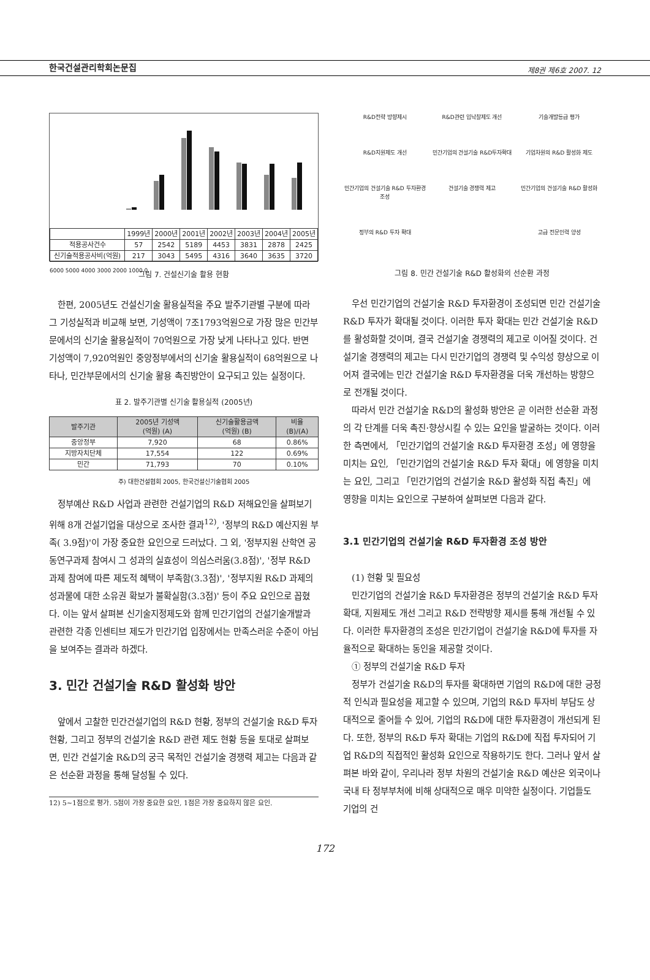한국건설관리학회논문집 제8권 제6호 2007. 12
| | 1999년 | 2000년 | 2001년 | 2002년 | 2003년 | 2004년 | 2005년 |
| 적용공사건수 | 57 | 2542 | 5189 | 4453 | 3831 | 2878 | 2425 |
| 신기술적용공사비(억원) | 217 | 3043 | 5495 | 4316 | 3640 | 3635 | 3720 |
6000 5000 4000 3000 2000 1000 0
그림 7. 건설신기술 활용 현황
한편, 2005년도 건설신기술 활용실적을 주요 발주기관별 구분에 따라 그 기성실적과 비교해 보면, 기성액이 7조1793억원으로 가장 많은 민간부문에서의 신기술 활용실적이 70억원으로 가장 낮게 나타나고 있다. 반면 기성액이 7,920억원인 중앙정부에서의 신기술 활용실적이 68억원으로 나타나, 민간부문에서의 신기술 활용 촉진방안이 요구되고 있는 실정이다.
표 2. 발주기관별 신기술 활용실적 (2005년)
| 발주기관 | 2005년 기성액 (억원) (A) | 신기술활용금액 (억원) (B) | 비율 (B)/(A) |
| --- | --- | --- | --- |
| 중앙정부 | 7,920 | 68 | 0.86% |
| 지방자치단체 | 17,554 | 122 | 0.69% |
| 민간 | 71,793 | 70 | 0.10% |
주) 대한건설협회 2005, 한국건설신기술협회 2005
정부예산 R&D 사업과 관련한 건설기업의 R&D 저해요인을 살펴보기 위해 8개 건설기업을 대상으로 조사한 결과<sup>12)</sup>, '정부의 R&D 예산지원 부족( 3.9점)'이 가장 중요한 요인으로 드러났다. 그 외, '정부지원 산학연 공동연구과제 참여시 그 성과의 실효성이 의심스러움(3.8점)', '정부 R&D 과제 참여에 따른 제도적 혜택이 부족함(3.3점)', '정부지원 R&D 과제의 성과물에 대한 소유권 확보가 불확실함(3.3점)' 등이 주요 요인으로 꼽혔다. 이는 앞서 살펴본 신기술지정제도와 함께 민간기업의 건설기술개발과 관련한 각종 인센티브 제도가 민간기업 입장에서는 만족스러운 수준이 아님을 보여주는 결과라 하겠다.
3. 민간 건설기술 R&D 활성화 방안
앞에서 고찰한 민간건설기업의 R&D 현황, 정부의 건설기술 R&D 투자현황, 그리고 정부의 건설기술 R&D 관련 제도 현황 등을 토대로 살펴보면, 민간 건설기술 R&D의 궁극 목적인 건설기술 경쟁력 제고는 다음과 같은 선순환 과정을 통해 달성될 수 있다.
12) 5~1점으로 평가. 5점이 가장 중요한 요인, 1점은 가장 중요하지 않은 요인.
R&D전략 방향제시
R&D관련 입낙찰제도 개선
기술개발등급 평가
R&D지원제도 개선
민간기업의 건설기술 R&D투자확대
기업차원의 R&D 활성화 제도
민간기업의 건설기술 R&D 투자환경 조성
건설기술 경쟁력 제고
민간기업의 건설기술 R&D 활성화
정부의 R&D 투자 확대
고급 전문인력 양성
그림 8. 민간 건설기술 R&D 활성화의 선순환 과정
우선 민간기업의 건설기술 R&D 투자환경이 조성되면 민간 건설기술 R&D 투자가 확대될 것이다. 이러한 투자 확대는 민간 건설기술 R&D를 활성화할 것이며, 결국 건설기술 경쟁력의 제고로 이어질 것이다. 건설기술 경쟁력의 제고는 다시 민간기업의 경쟁력 및 수익성 향상으로 이어져 결국에는 민간 건설기술 R&D 투자환경을 더욱 개선하는 방향으로 전개될 것이다.
따라서 민간 건설기술 R&D의 활성화 방안은 곧 이러한 선순환 과정의 각 단계를 더욱 촉진·향상시킬 수 있는 요인을 발굴하는 것이다. 이러한 측면에서, 「민간기업의 건설기술 R&D 투자환경 조성」에 영향을 미치는 요인, 「민간기업의 건설기술 R&D 투자 확대」에 영향을 미치는 요인, 그리고 「민간기업의 건설기술 R&D 활성화 직접 촉진」에 영향을 미치는 요인으로 구분하여 살펴보면 다음과 같다.
3.1 민간기업의 건설기술 R&D 투자환경 조성 방안
(1) 현황 및 필요성
민간기업의 건설기술 R&D 투자환경은 정부의 건설기술 R&D 투자 확대, 지원제도 개선 그리고 R&D 전략방향 제시를 통해 개선될 수 있다. 이러한 투자환경의 조성은 민간기업이 건설기술 R&D에 투자를 자율적으로 확대하는 동인을 제공할 것이다.
① 정부의 건설기술 R&D 투자
정부가 건설기술 R&D의 투자를 확대하면 기업의 R&D에 대한 긍정적 인식과 필요성을 제고할 수 있으며, 기업의 R&D 투자비 부담도 상대적으로 줄어들 수 있어, 기업의 R&D에 대한 투자환경이 개선되게 된다. 또한, 정부의 R&D 투자 확대는 기업의 R&D에 직접 투자되어 기업 R&D의 직접적인 활성화 요인으로 작용하기도 한다. 그러나 앞서 살펴본 바와 같이, 우리나라 정부 차원의 건설기술 R&D 예산은 외국이나 국내 타 정부부처에 비해 상대적으로 매우 미약한 실정이다. 기업들도 기업의 건
172